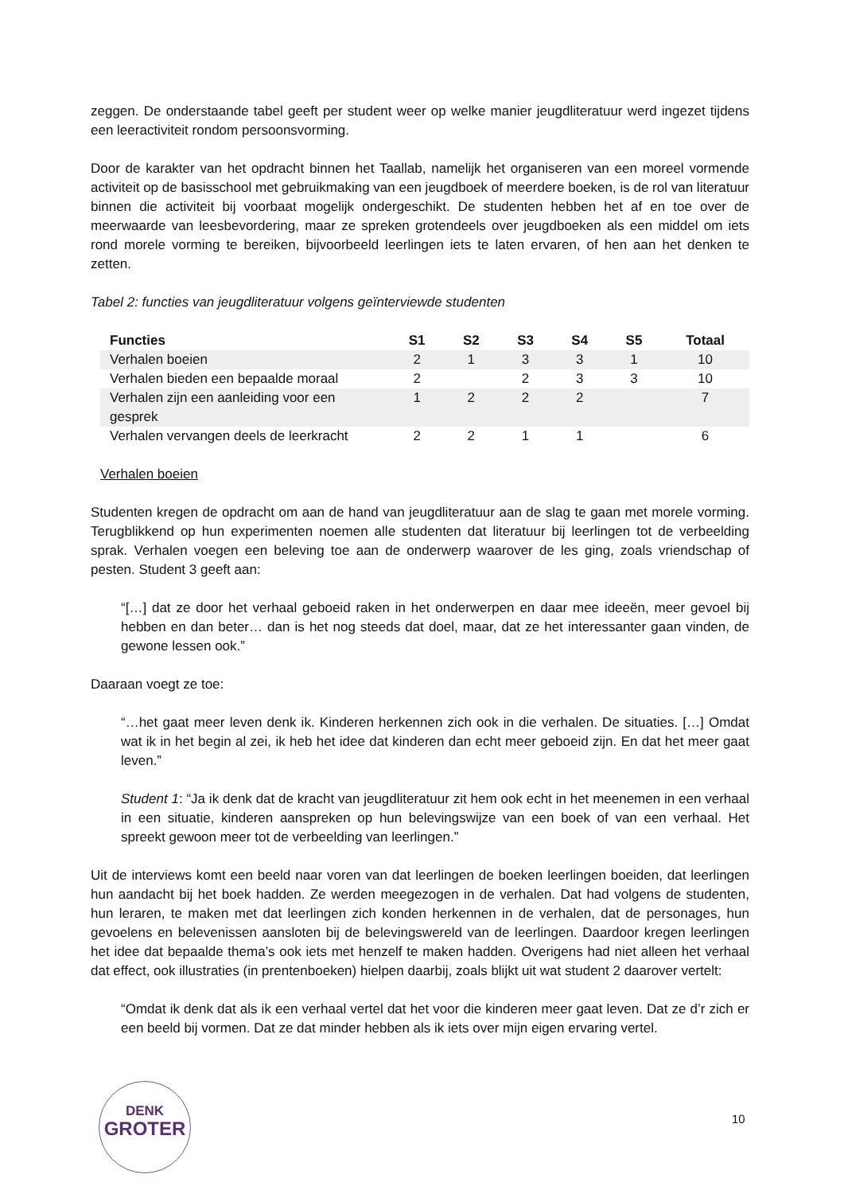zeggen. De onderstaande tabel geeft per student weer op welke manier jeugdliteratuur werd ingezet tijdens een leeractiviteit rondom persoonsvorming.
Door de karakter van het opdracht binnen het Taallab, namelijk het organiseren van een moreel vormende activiteit op de basisschool met gebruikmaking van een jeugdboek of meerdere boeken, is de rol van literatuur binnen die activiteit bij voorbaat mogelijk ondergeschikt. De studenten hebben het af en toe over de meerwaarde van leesbevordering, maar ze spreken grotendeels over jeugdboeken als een middel om iets rond morele vorming te bereiken, bijvoorbeeld leerlingen iets te laten ervaren, of hen aan het denken te zetten.
Tabel 2: functies van jeugdliteratuur volgens geïnterviewde studenten
| Functies | S1 | S2 | S3 | S4 | S5 | Totaal |
| --- | --- | --- | --- | --- | --- | --- |
| Verhalen boeien | 2 | 1 | 3 | 3 | 1 | 10 |
| Verhalen bieden een bepaalde moraal | 2 | | 2 | 3 | 3 | 10 |
| Verhalen zijn een aanleiding voor een gesprek | 1 | 2 | 2 | 2 | | 7 |
| Verhalen vervangen deels de leerkracht | 2 | 2 | 1 | 1 | | 6 |
Verhalen boeien
Studenten kregen de opdracht om aan de hand van jeugdliteratuur aan de slag te gaan met morele vorming. Terugblikkend op hun experimenten noemen alle studenten dat literatuur bij leerlingen tot de verbeelding sprak. Verhalen voegen een beleving toe aan de onderwerp waarover de les ging, zoals vriendschap of pesten. Student 3 geeft aan:
“[…] dat ze door het verhaal geboeid raken in het onderwerpen en daar mee ideeën, meer gevoel bij hebben en dan beter… dan is het nog steeds dat doel, maar, dat ze het interessanter gaan vinden, de gewone lessen ook.”
Daaraan voegt ze toe:
“…het gaat meer leven denk ik. Kinderen herkennen zich ook in die verhalen. De situaties. […] Omdat wat ik in het begin al zei, ik heb het idee dat kinderen dan echt meer geboeid zijn. En dat het meer gaat leven.”
Student 1: “Ja ik denk dat de kracht van jeugdliteratuur zit hem ook echt in het meenemen in een verhaal in een situatie, kinderen aanspreken op hun belevingswijze van een boek of van een verhaal. Het spreekt gewoon meer tot de verbeelding van leerlingen.”
Uit de interviews komt een beeld naar voren van dat leerlingen de boeken leerlingen boeiden, dat leerlingen hun aandacht bij het boek hadden. Ze werden meegezogen in de verhalen. Dat had volgens de studenten, hun leraren, te maken met dat leerlingen zich konden herkennen in de verhalen, dat de personages, hun gevoelens en belevenissen aansloten bij de belevingswereld van de leerlingen. Daardoor kregen leerlingen het idee dat bepaalde thema’s ook iets met henzelf te maken hadden. Overigens had niet alleen het verhaal dat effect, ook illustraties (in prentenboeken) hielpen daarbij, zoals blijkt uit wat student 2 daarover vertelt:
“Omdat ik denk dat als ik een verhaal vertel dat het voor die kinderen meer gaat leven. Dat ze d’r zich er een beeld bij vormen. Dat ze dat minder hebben als ik iets over mijn eigen ervaring vertel.
DENK
GROTER
10